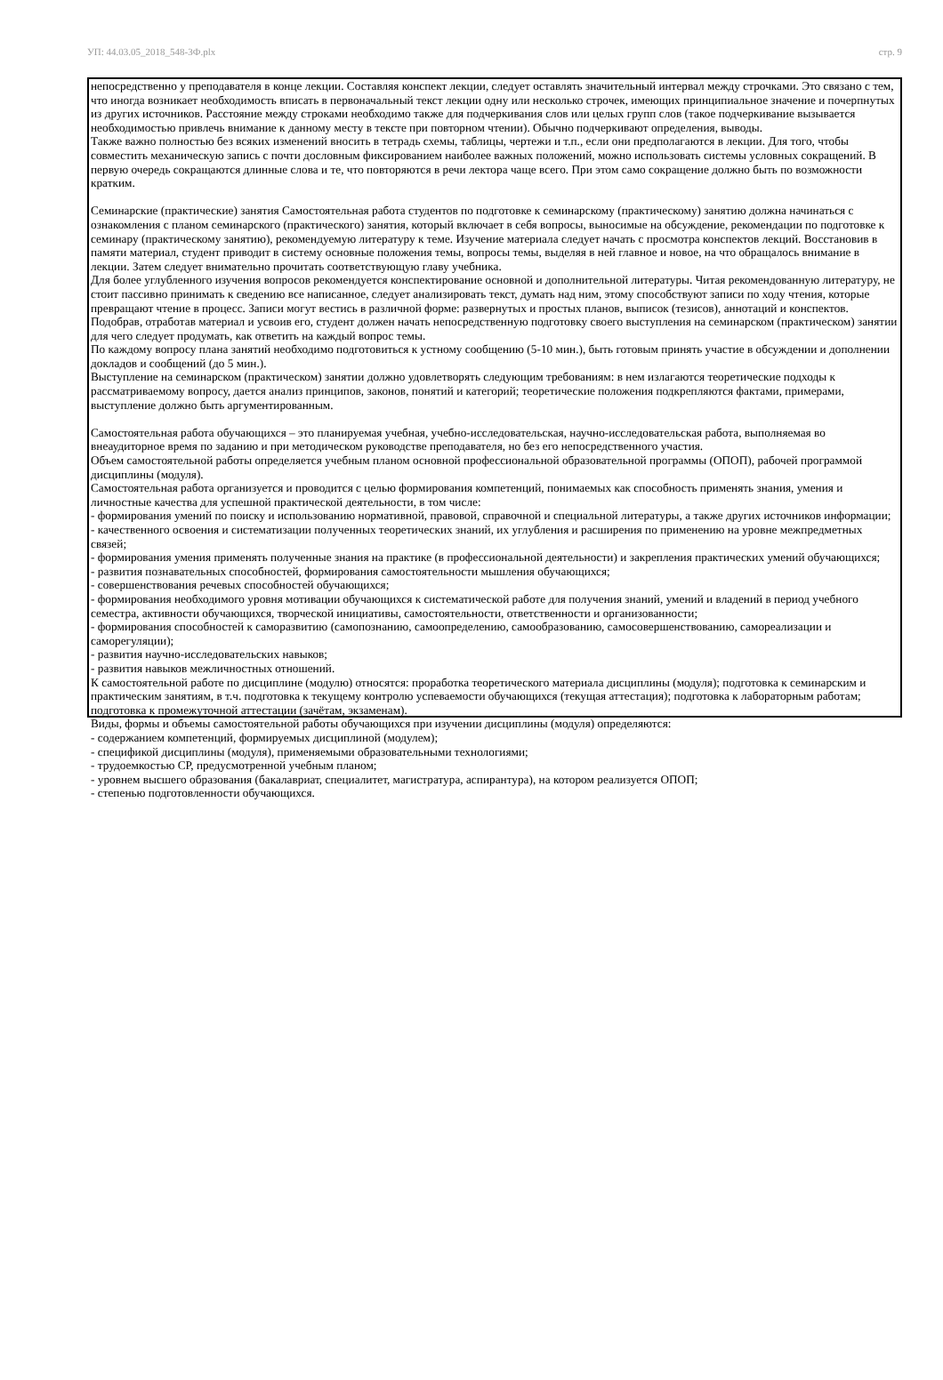УП: 44.03.05_2018_548-3Ф.plx стр. 9
непосредственно у преподавателя в конце лекции. Составляя конспект лекции, следует оставлять значительный интервал между строчками. Это связано с тем, что иногда возникает необходимость вписать в первоначальный текст лекции одну или несколько строчек, имеющих принципиальное значение и почерпнутых из других источников. Расстояние между строками необходимо также для подчеркивания слов или целых групп слов (такое подчеркивание вызывается необходимостью привлечь внимание к данному месту в тексте при повторном чтении). Обычно подчеркивают определения, выводы.
Также важно полностью без всяких изменений вносить в тетрадь схемы, таблицы, чертежи и т.п., если они предполагаются в лекции. Для того, чтобы совместить механическую запись с почти дословным фиксированием наиболее важных положений, можно использовать системы условных сокращений. В первую очередь сокращаются длинные слова и те, что повторяются в речи лектора чаще всего. При этом само сокращение должно быть по возможности кратким.
Семинарские (практические) занятия Самостоятельная работа студентов по подготовке к семинарскому (практическому) занятию должна начинаться с ознакомления с планом семинарского (практического) занятия, который включает в себя вопросы, выносимые на обсуждение, рекомендации по подготовке к семинару (практическому занятию), рекомендуемую литературу к теме. Изучение материала следует начать с просмотра конспектов лекций. Восстановив в памяти материал, студент приводит в систему основные положения темы, вопросы темы, выделяя в ней главное и новое, на что обращалось внимание в лекции. Затем следует внимательно прочитать соответствующую главу учебника.
Для более углубленного изучения вопросов рекомендуется конспектирование основной и дополнительной литературы. Читая рекомендованную литературу, не стоит пассивно принимать к сведению все написанное, следует анализировать текст, думать над ним, этому способствуют записи по ходу чтения, которые превращают чтение в процесс. Записи могут вестись в различной форме: развернутых и простых планов, выписок (тезисов), аннотаций и конспектов.
Подобрав, отработав материал и усвоив его, студент должен начать непосредственную подготовку своего выступления на семинарском (практическом) занятии для чего следует продумать, как ответить на каждый вопрос темы.
По каждому вопросу плана занятий необходимо подготовиться к устному сообщению (5-10 мин.), быть готовым принять участие в обсуждении и дополнении докладов и сообщений (до 5 мин.).
Выступление на семинарском (практическом) занятии должно удовлетворять следующим требованиям: в нем излагаются теоретические подходы к рассматриваемому вопросу, дается анализ принципов, законов, понятий и категорий; теоретические положения подкрепляются фактами, примерами, выступление должно быть аргументированным.
Самостоятельная работа обучающихся – это планируемая учебная, учебно-исследовательская, научно-исследовательская работа, выполняемая во внеаудиторное время по заданию и при методическом руководстве преподавателя, но без его непосредственного участия.
Объем самостоятельной работы определяется учебным планом основной профессиональной образовательной программы (ОПОП), рабочей программой дисциплины (модуля).
Самостоятельная работа организуется и проводится с целью формирования компетенций, понимаемых как способность применять знания, умения и личностные качества для успешной практической деятельности, в том числе:
- формирования умений по поиску и использованию нормативной, правовой, справочной и специальной литературы, а также других источников информации;
- качественного освоения и систематизации полученных теоретических знаний, их углубления и расширения по применению на уровне межпредметных связей;
- формирования умения применять полученные знания на практике (в профессиональной деятельности) и закрепления практических умений обучающихся;
- развития познавательных способностей, формирования самостоятельности мышления обучающихся;
- совершенствования речевых способностей обучающихся;
- формирования необходимого уровня мотивации обучающихся к систематической работе для получения знаний, умений и владений в период учебного семестра, активности обучающихся, творческой инициативы, самостоятельности, ответственности и организованности;
- формирования способностей к саморазвитию (самопознанию, самоопределению, самообразованию, самосовершенствованию, самореализации и саморегуляции);
- развития научно-исследовательских навыков;
- развития навыков межличностных отношений.
К самостоятельной работе по дисциплине (модулю) относятся: проработка теоретического материала дисциплины (модуля); подготовка к семинарским и практическим занятиям, в т.ч. подготовка к текущему контролю успеваемости обучающихся (текущая аттестация); подготовка к лабораторным работам; подготовка к промежуточной аттестации (зачётам, экзаменам).
Виды, формы и объемы самостоятельной работы обучающихся при изучении дисциплины (модуля) определяются:
- содержанием компетенций, формируемых дисциплиной (модулем);
- спецификой дисциплины (модуля), применяемыми образовательными технологиями;
- трудоемкостью СР, предусмотренной учебным планом;
- уровнем высшего образования (бакалавриат, специалитет, магистратура, аспирантура), на котором реализуется ОПОП;
- степенью подготовленности обучающихся.